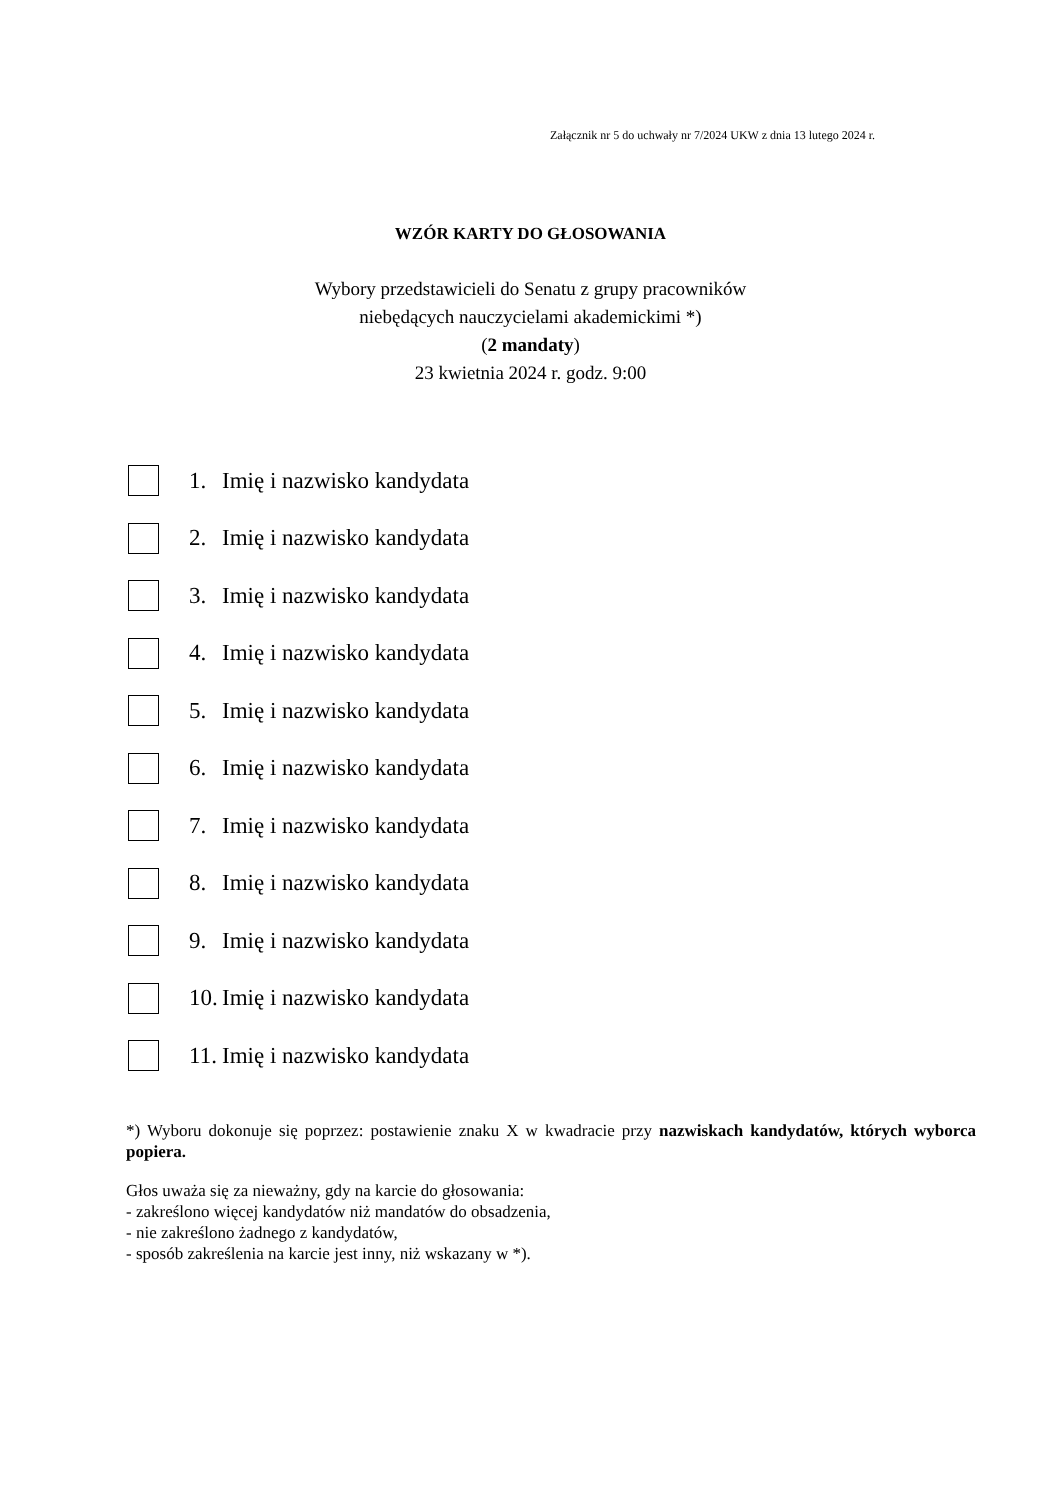Załącznik nr 5 do uchwały nr 7/2024 UKW z dnia 13 lutego 2024 r.
WZÓR KARTY DO GŁOSOWANIA
Wybory przedstawicieli do Senatu z grupy pracowników
niebędących nauczycielami akademickimi *)
(2 mandaty)
23 kwietnia 2024 r. godz. 9:00
1. Imię i nazwisko kandydata
2. Imię i nazwisko kandydata
3. Imię i nazwisko kandydata
4. Imię i nazwisko kandydata
5. Imię i nazwisko kandydata
6. Imię i nazwisko kandydata
7. Imię i nazwisko kandydata
8. Imię i nazwisko kandydata
9. Imię i nazwisko kandydata
10. Imię i nazwisko kandydata
11. Imię i nazwisko kandydata
*) Wyboru dokonuje się poprzez: postawienie znaku X w kwadracie przy nazwiskach kandydatów, których wyborca popiera.
Głos uważa się za nieważny, gdy na karcie do głosowania:
- zakreślono więcej kandydatów niż mandatów do obsadzenia,
- nie zakreślono żadnego z kandydatów,
- sposób zakreślenia na karcie jest inny, niż wskazany w *).